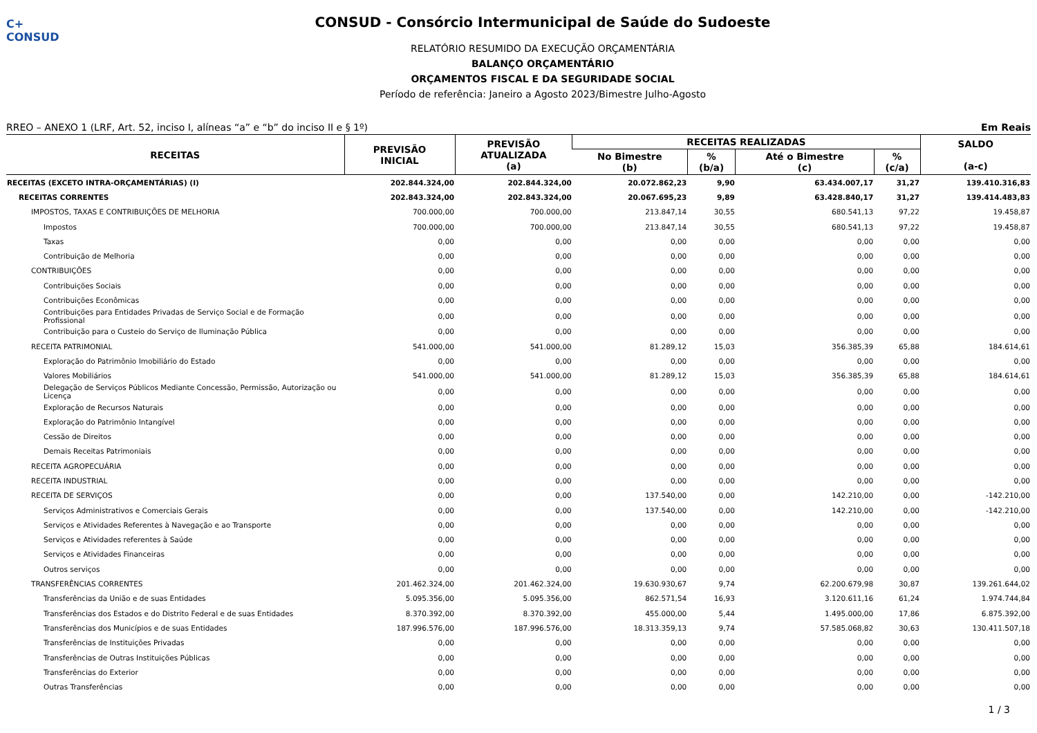C+ CONSUD
CONSUD - Consórcio Intermunicipal de Saúde do Sudoeste
RELATÓRIO RESUMIDO DA EXECUÇÃO ORÇAMENTÁRIA
BALANÇO ORÇAMENTÁRIO
ORÇAMENTOS FISCAL E DA SEGURIDADE SOCIAL
Período de referência: Janeiro a Agosto 2023/Bimestre Julho-Agosto
RREO – ANEXO 1 (LRF, Art. 52, inciso I, alíneas “a” e “b” do inciso II e § 1º) Em Reais
| RECEITAS | PREVISÃO INICIAL | PREVISÃO ATUALIZADA (a) | RECEITAS REALIZADAS | | | | SALDO (a-c) |
| --- | --- | --- | --- | --- | --- | --- | --- |
| | | | No Bimestre (b) | % (b/a) | Até o Bimestre (c) | % (c/a) | |
| RECEITAS (EXCETO INTRA-ORÇAMENTÁRIAS) (I) | 202.844.324,00 | 202.844.324,00 | 20.072.862,23 | 9,90 | 63.434.007,17 | 31,27 | 139.410.316,83 |
| RECEITAS CORRENTES | 202.843.324,00 | 202.843.324,00 | 20.067.695,23 | 9,89 | 63.428.840,17 | 31,27 | 139.414.483,83 |
| IMPOSTOS, TAXAS E CONTRIBUIÇÕES DE MELHORIA | 700.000,00 | 700.000,00 | 213.847,14 | 30,55 | 680.541,13 | 97,22 | 19.458,87 |
| Impostos | 700.000,00 | 700.000,00 | 213.847,14 | 30,55 | 680.541,13 | 97,22 | 19.458,87 |
| Taxas | 0,00 | 0,00 | 0,00 | 0,00 | 0,00 | 0,00 | 0,00 |
| Contribuição de Melhoria | 0,00 | 0,00 | 0,00 | 0,00 | 0,00 | 0,00 | 0,00 |
| CONTRIBUIÇÕES | 0,00 | 0,00 | 0,00 | 0,00 | 0,00 | 0,00 | 0,00 |
| Contribuições Sociais | 0,00 | 0,00 | 0,00 | 0,00 | 0,00 | 0,00 | 0,00 |
| Contribuições Econômicas | 0,00 | 0,00 | 0,00 | 0,00 | 0,00 | 0,00 | 0,00 |
| Contribuições para Entidades Privadas de Serviço Social e de Formação Profissional | 0,00 | 0,00 | 0,00 | 0,00 | 0,00 | 0,00 | 0,00 |
| Contribuição para o Custeio do Serviço de Iluminação Pública | 0,00 | 0,00 | 0,00 | 0,00 | 0,00 | 0,00 | 0,00 |
| RECEITA PATRIMONIAL | 541.000,00 | 541.000,00 | 81.289,12 | 15,03 | 356.385,39 | 65,88 | 184.614,61 |
| Exploração do Patrimônio Imobiliário do Estado | 0,00 | 0,00 | 0,00 | 0,00 | 0,00 | 0,00 | 0,00 |
| Valores Mobiliários | 541.000,00 | 541.000,00 | 81.289,12 | 15,03 | 356.385,39 | 65,88 | 184.614,61 |
| Delegação de Serviços Públicos Mediante Concessão, Permissão, Autorização ou Licença | 0,00 | 0,00 | 0,00 | 0,00 | 0,00 | 0,00 | 0,00 |
| Exploração de Recursos Naturais | 0,00 | 0,00 | 0,00 | 0,00 | 0,00 | 0,00 | 0,00 |
| Exploração do Patrimônio Intangível | 0,00 | 0,00 | 0,00 | 0,00 | 0,00 | 0,00 | 0,00 |
| Cessão de Direitos | 0,00 | 0,00 | 0,00 | 0,00 | 0,00 | 0,00 | 0,00 |
| Demais Receitas Patrimoniais | 0,00 | 0,00 | 0,00 | 0,00 | 0,00 | 0,00 | 0,00 |
| RECEITA AGROPECUÁRIA | 0,00 | 0,00 | 0,00 | 0,00 | 0,00 | 0,00 | 0,00 |
| RECEITA INDUSTRIAL | 0,00 | 0,00 | 0,00 | 0,00 | 0,00 | 0,00 | 0,00 |
| RECEITA DE SERVIÇOS | 0,00 | 0,00 | 137.540,00 | 0,00 | 142.210,00 | 0,00 | -142.210,00 |
| Serviços Administrativos e Comerciais Gerais | 0,00 | 0,00 | 137.540,00 | 0,00 | 142.210,00 | 0,00 | -142.210,00 |
| Serviços e Atividades Referentes à Navegação e ao Transporte | 0,00 | 0,00 | 0,00 | 0,00 | 0,00 | 0,00 | 0,00 |
| Serviços e Atividades referentes à Saúde | 0,00 | 0,00 | 0,00 | 0,00 | 0,00 | 0,00 | 0,00 |
| Serviços e Atividades Financeiras | 0,00 | 0,00 | 0,00 | 0,00 | 0,00 | 0,00 | 0,00 |
| Outros serviços | 0,00 | 0,00 | 0,00 | 0,00 | 0,00 | 0,00 | 0,00 |
| TRANSFERÊNCIAS CORRENTES | 201.462.324,00 | 201.462.324,00 | 19.630.930,67 | 9,74 | 62.200.679,98 | 30,87 | 139.261.644,02 |
| Transferências da União e de suas Entidades | 5.095.356,00 | 5.095.356,00 | 862.571,54 | 16,93 | 3.120.611,16 | 61,24 | 1.974.744,84 |
| Transferências dos Estados e do Distrito Federal e de suas Entidades | 8.370.392,00 | 8.370.392,00 | 455.000,00 | 5,44 | 1.495.000,00 | 17,86 | 6.875.392,00 |
| Transferências dos Municípios e de suas Entidades | 187.996.576,00 | 187.996.576,00 | 18.313.359,13 | 9,74 | 57.585.068,82 | 30,63 | 130.411.507,18 |
| Transferências de Instituições Privadas | 0,00 | 0,00 | 0,00 | 0,00 | 0,00 | 0,00 | 0,00 |
| Transferências de Outras Instituições Públicas | 0,00 | 0,00 | 0,00 | 0,00 | 0,00 | 0,00 | 0,00 |
| Transferências do Exterior | 0,00 | 0,00 | 0,00 | 0,00 | 0,00 | 0,00 | 0,00 |
| Outras Transferências | 0,00 | 0,00 | 0,00 | 0,00 | 0,00 | 0,00 | 0,00 |
1 / 3